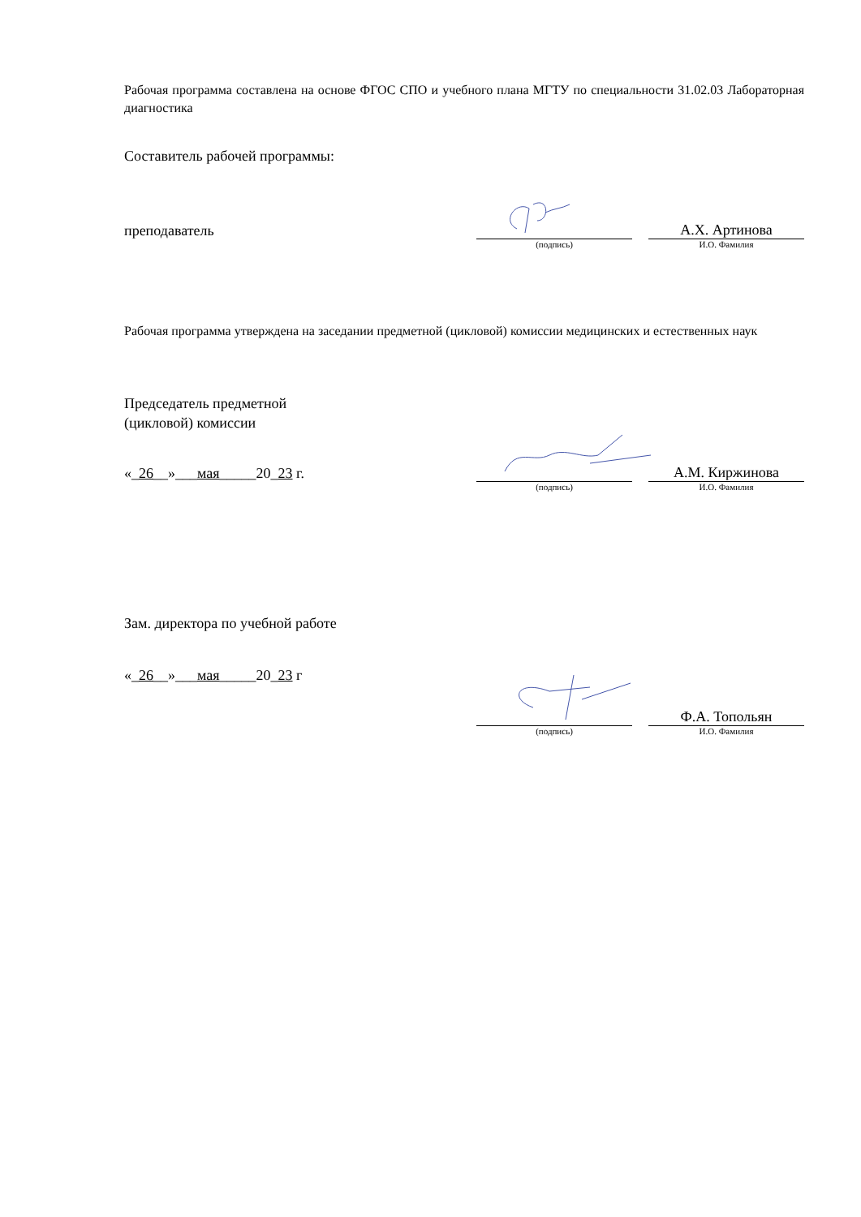Рабочая программа составлена на основе ФГОС СПО и учебного плана МГТУ по специальности 31.02.03 Лабораторная диагностика
Составитель рабочей программы:
преподаватель
А.Х. Артинова
(подпись) И.О. Фамилия
Рабочая программа утверждена на заседании предметной (цикловой) комиссии медицинских и естественных наук
Председатель предметной
(цикловой) комиссии
«_26__»___мая_____20_23 г.
А.М. Киржинова
(подпись) И.О. Фамилия
Зам. директора по учебной работе
«_26__»___мая_____20_23 г
Ф.А. Топольян
(подпись) И.О. Фамилия